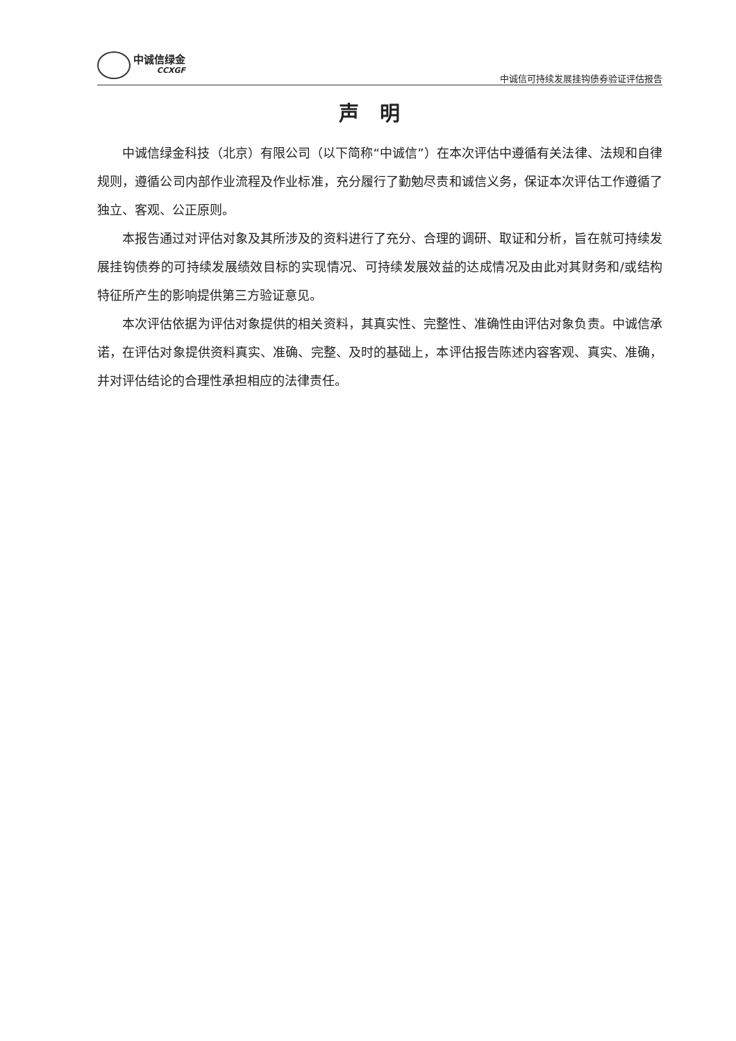中诚信绿金
CCXGF
中诚信可持续发展挂钩债券验证评估报告
声明
中诚信绿金科技（北京）有限公司（以下简称“中诚信”）在本次评估中遵循有关法律、法规和自律规则，遵循公司内部作业流程及作业标准，充分履行了勤勉尽责和诚信义务，保证本次评估工作遵循了独立、客观、公正原则。
本报告通过对评估对象及其所涉及的资料进行了充分、合理的调研、取证和分析，旨在就可持续发展挂钩债券的可持续发展绩效目标的实现情况、可持续发展效益的达成情况及由此对其财务和/或结构特征所产生的影响提供第三方验证意见。
本次评估依据为评估对象提供的相关资料，其真实性、完整性、准确性由评估对象负责。中诚信承诺，在评估对象提供资料真实、准确、完整、及时的基础上，本评估报告陈述内容客观、真实、准确，并对评估结论的合理性承担相应的法律责任。